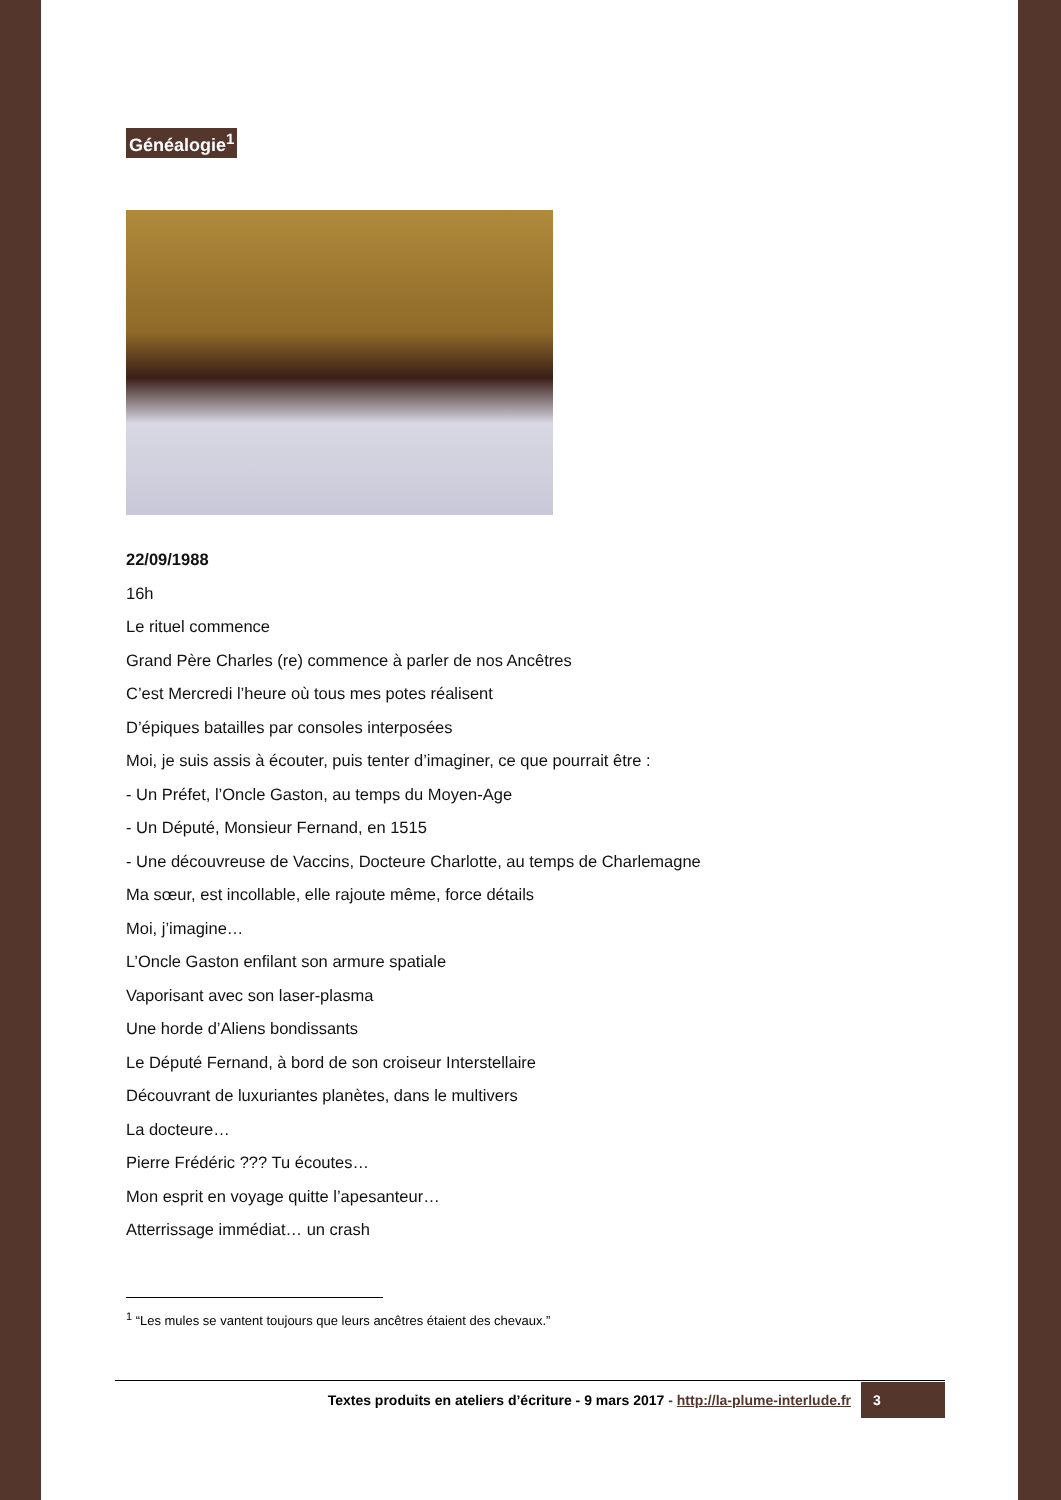Généalogie<sup>1</sup>
22/09/1988
16h
Le rituel commence
Grand Père Charles (re) commence à parler de nos Ancêtres
C’est Mercredi l’heure où tous mes potes réalisent
D’épiques batailles par consoles interposées
Moi, je suis assis à écouter, puis tenter d’imaginer, ce que pourrait être :
- Un Préfet, l’Oncle Gaston, au temps du Moyen-Age
- Un Député, Monsieur Fernand, en 1515
- Une découvreuse de Vaccins, Docteure Charlotte, au temps de Charlemagne
Ma sœur, est incollable, elle rajoute même, force détails
Moi, j’imagine…
L’Oncle Gaston enfilant son armure spatiale
Vaporisant avec son laser-plasma
Une horde d’Aliens bondissants
Le Député Fernand, à bord de son croiseur Interstellaire
Découvrant de luxuriantes planètes, dans le multivers
La docteure…
Pierre Frédéric ??? Tu écoutes…
Mon esprit en voyage quitte l’apesanteur…
Atterrissage immédiat… un crash
<sup>1</sup> “Les mules se vantent toujours que leurs ancêtres étaient des chevaux.”
Textes produits en ateliers d’écriture - 9 mars 2017 - http://la-plume-interlude.fr 3